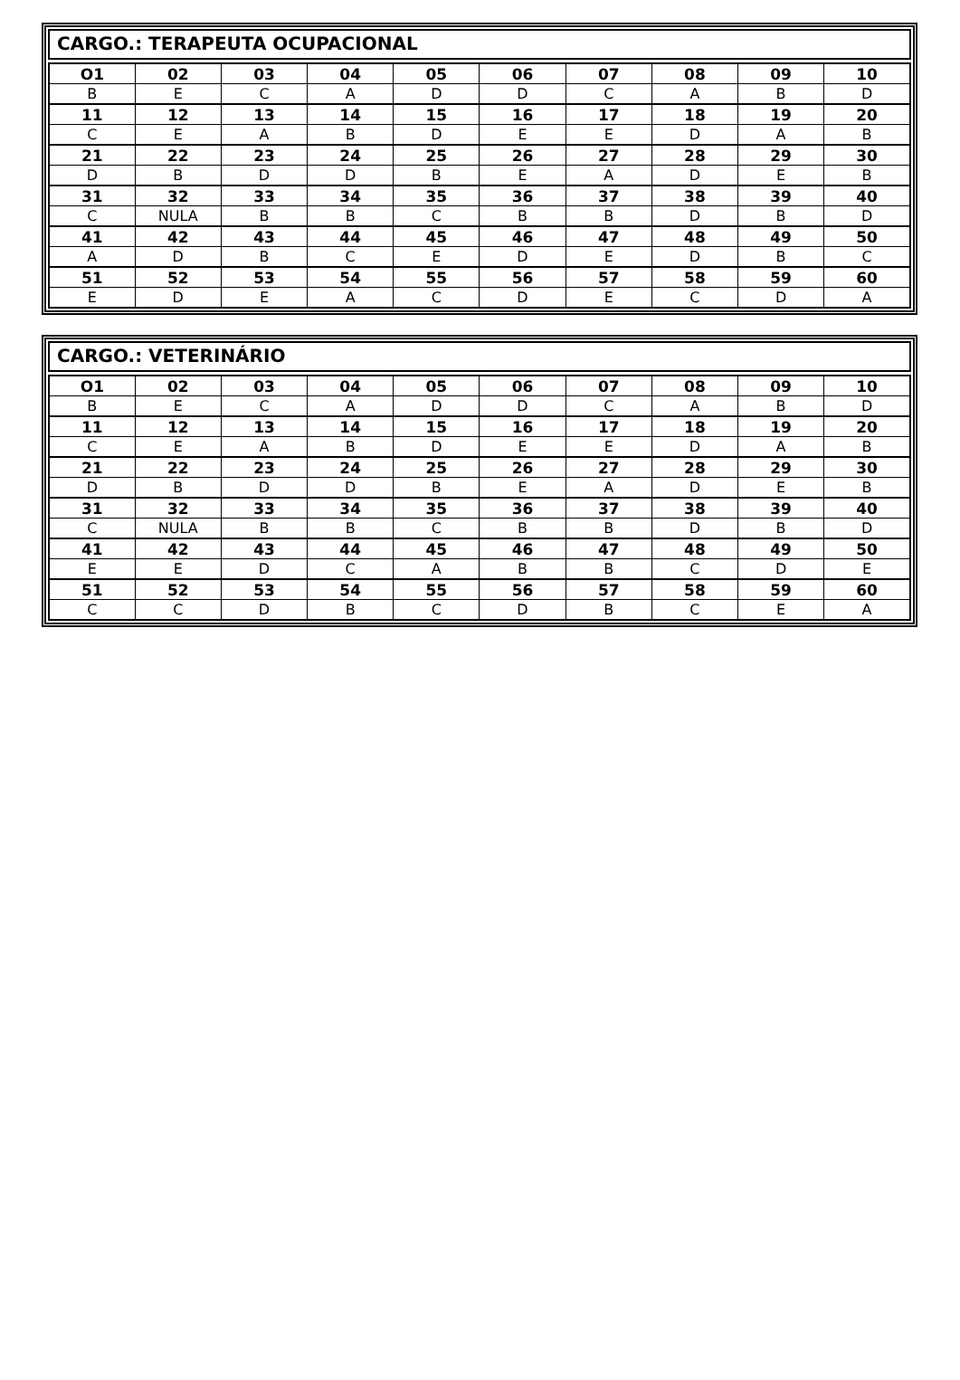CARGO.: TERAPEUTA OCUPACIONAL
| O1 | 02 | 03 | 04 | 05 | 06 | 07 | 08 | 09 | 10 |
| --- | --- | --- | --- | --- | --- | --- | --- | --- | --- |
| B | E | C | A | D | D | C | A | B | D |
| 11 | 12 | 13 | 14 | 15 | 16 | 17 | 18 | 19 | 20 |
| C | E | A | B | D | E | E | D | A | B |
| 21 | 22 | 23 | 24 | 25 | 26 | 27 | 28 | 29 | 30 |
| D | B | D | D | B | E | A | D | E | B |
| 31 | 32 | 33 | 34 | 35 | 36 | 37 | 38 | 39 | 40 |
| C | NULA | B | B | C | B | B | D | B | D |
| 41 | 42 | 43 | 44 | 45 | 46 | 47 | 48 | 49 | 50 |
| A | D | B | C | E | D | E | D | B | C |
| 51 | 52 | 53 | 54 | 55 | 56 | 57 | 58 | 59 | 60 |
| E | D | E | A | C | D | E | C | D | A |
CARGO.: VETERINÁRIO
| O1 | 02 | 03 | 04 | 05 | 06 | 07 | 08 | 09 | 10 |
| --- | --- | --- | --- | --- | --- | --- | --- | --- | --- |
| B | E | C | A | D | D | C | A | B | D |
| 11 | 12 | 13 | 14 | 15 | 16 | 17 | 18 | 19 | 20 |
| C | E | A | B | D | E | E | D | A | B |
| 21 | 22 | 23 | 24 | 25 | 26 | 27 | 28 | 29 | 30 |
| D | B | D | D | B | E | A | D | E | B |
| 31 | 32 | 33 | 34 | 35 | 36 | 37 | 38 | 39 | 40 |
| C | NULA | B | B | C | B | B | D | B | D |
| 41 | 42 | 43 | 44 | 45 | 46 | 47 | 48 | 49 | 50 |
| E | E | D | C | A | B | B | C | D | E |
| 51 | 52 | 53 | 54 | 55 | 56 | 57 | 58 | 59 | 60 |
| C | C | D | B | C | D | B | C | E | A |